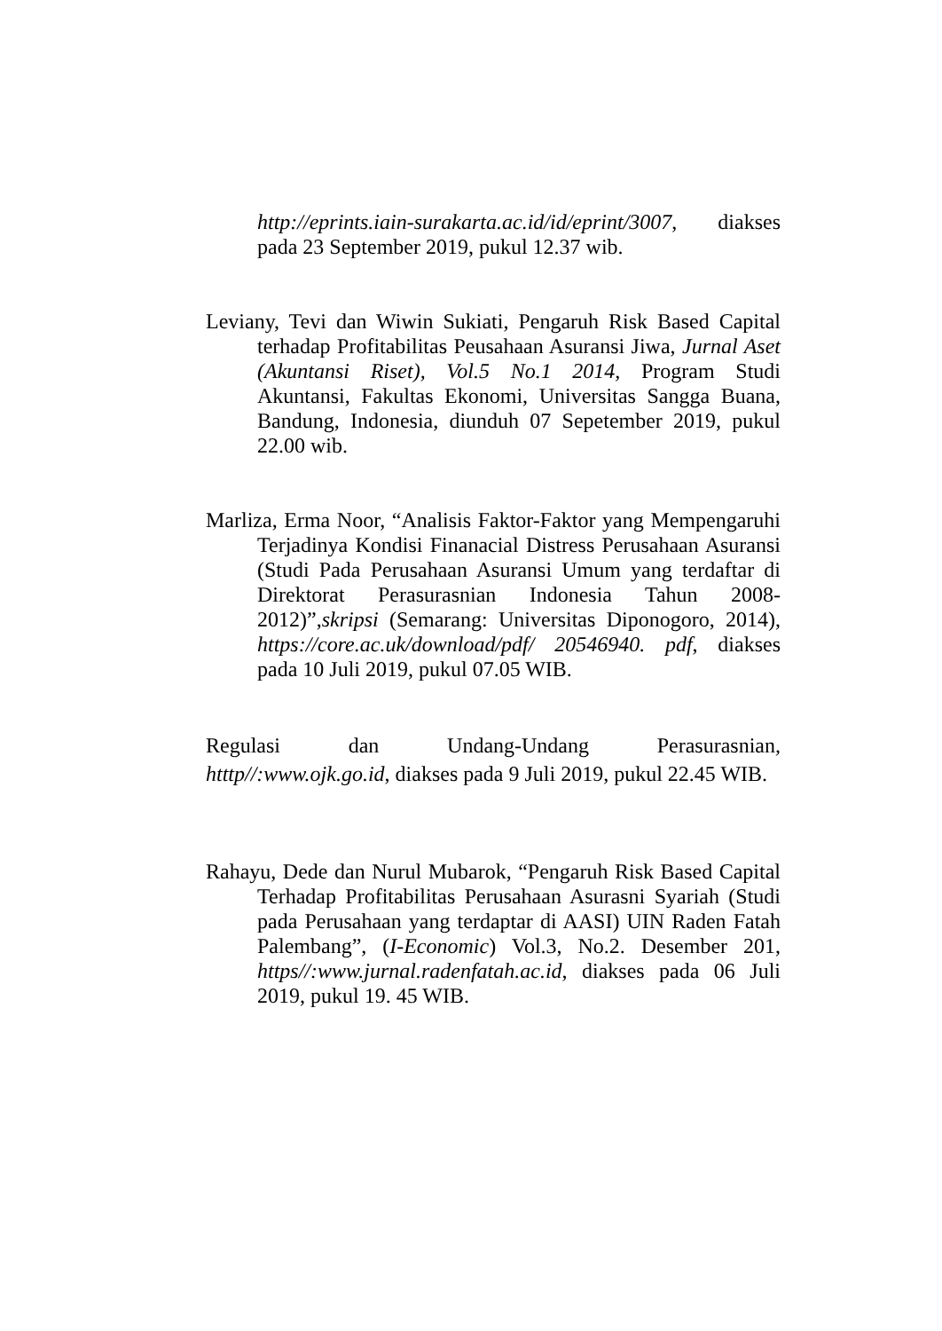http://eprints.iain-surakarta.ac.id/id/eprint/3007, diakses pada 23 September 2019, pukul 12.37 wib.
Leviany, Tevi dan Wiwin Sukiati, Pengaruh Risk Based Capital terhadap Profitabilitas Peusahaan Asuransi Jiwa, Jurnal Aset (Akuntansi Riset), Vol.5 No.1 2014, Program Studi Akuntansi, Fakultas Ekonomi, Universitas Sangga Buana, Bandung, Indonesia, diunduh 07 Sepetember 2019, pukul 22.00 wib.
Marliza, Erma Noor, “Analisis Faktor-Faktor yang Mempengaruhi Terjadinya Kondisi Finanacial Distress Perusahaan Asuransi (Studi Pada Perusahaan Asuransi Umum yang terdaftar di Direktorat Perasurasnian Indonesia Tahun 2008-2012)”,skripsi (Semarang: Universitas Diponogoro, 2014), https://core.ac.uk/download/pdf/ 20546940. pdf, diakses pada 10 Juli 2019, pukul 07.05 WIB.
Regulasi dan Undang-Undang Perasurasnian, htttp//:www.ojk.go.id, diakses pada 9 Juli 2019, pukul 22.45 WIB.
Rahayu, Dede dan Nurul Mubarok, “Pengaruh Risk Based Capital Terhadap Profitabilitas Perusahaan Asurasni Syariah (Studi pada Perusahaan yang terdaptar di AASI) UIN Raden Fatah Palembang”, (I-Economic) Vol.3, No.2. Desember 201, https//:www.jurnal.radenfatah.ac.id, diakses pada 06 Juli 2019, pukul 19. 45 WIB.